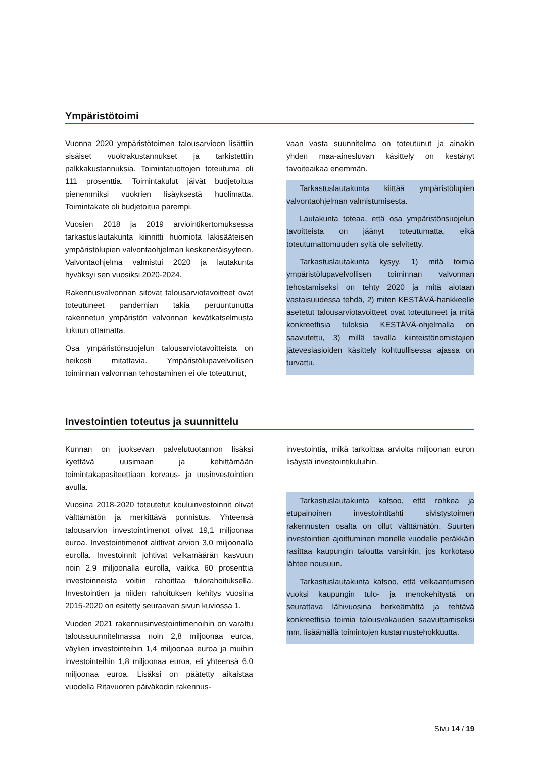Ympäristötoimi
Vuonna 2020 ympäristötoimen talousarvioon lisättiin sisäiset vuokrakustannukset ja tarkistettiin palkkakustannuksia. Toimintatuottojen toteutuma oli 111 prosenttia. Toimintakulut jäivät budjetoitua pienemmiksi vuokrien lisäyksestä huolimatta. Toimintakate oli budjetoitua parempi.
Vuosien 2018 ja 2019 arviointikertomuksessa tarkastuslautakunta kiinnitti huomiota lakisääteisen ympäristölupien valvontaohjelman keskeneräisyyteen. Valvontaohjelma valmistui 2020 ja lautakunta hyväksyi sen vuosiksi 2020-2024.
Rakennusvalvonnan sitovat talousarviotavoitteet ovat toteutuneet pandemian takia peruuntunutta rakennetun ympäristön valvonnan kevätkatselmusta lukuun ottamatta.
Osa ympäristönsuojelun talousarviotavoitteista on heikosti mitattavia. Ympäristölupavelvollisen toiminnan valvonnan tehostaminen ei ole toteutunut,
vaan vasta suunnitelma on toteutunut ja ainakin yhden maa-ainesluvan käsittely on kestänyt tavoiteaikaa enemmän.
Tarkastuslautakunta kiittää ympäristölupien valvontaohjelman valmistumisesta.
Lautakunta toteaa, että osa ympäristönsuojelun tavoitteista on jäänyt toteutumatta, eikä toteutumattomuuden syitä ole selvitetty.
Tarkastuslautakunta kysyy, 1) mitä toimia ympäristölupavelvollisen toiminnan valvonnan tehostamiseksi on tehty 2020 ja mitä aiotaan vastaisuudessa tehdä, 2) miten KESTÄVÄ-hankkeelle asetetut talousarviotavoitteet ovat toteutuneet ja mitä konkreettisia tuloksia KESTÄVÄ-ohjelmalla on saavutettu, 3) millä tavalla kiinteistönomistajien jätevesiasioiden käsittely kohtuullisessa ajassa on turvattu.
Investointien toteutus ja suunnittelu
Kunnan on juoksevan palvelutuotannon lisäksi kyettävä uusimaan ja kehittämään toimintakapasiteettiaan korvaus- ja uusinvestointien avulla.
Vuosina 2018-2020 toteutetut kouluinvestoinnit olivat välttämätön ja merkittävä ponnistus. Yhteensä talousarvion investointimenot olivat 19,1 miljoonaa euroa. Investointimenot alittivat arvion 3,0 miljoonalla eurolla. Investoinnit johtivat velkamäärän kasvuun noin 2,9 miljoonalla eurolla, vaikka 60 prosenttia investoinneista voitiin rahoittaa tulorahoituksella. Investointien ja niiden rahoituksen kehitys vuosina 2015-2020 on esitetty seuraavan sivun kuviossa 1.
Vuoden 2021 rakennusinvestointimenoihin on varattu taloussuunnitelmassa noin 2,8 miljoonaa euroa, väylien investointeihin 1,4 miljoonaa euroa ja muihin investointeihin 1,8 miljoonaa euroa, eli yhteensä 6,0 miljoonaa euroa. Lisäksi on päätetty aikaistaa vuodella Ritavuoren päiväkodin rakennus-
investointia, mikä tarkoittaa arviolta miljoonan euron lisäystä investointikuluihin.
Tarkastuslautakunta katsoo, että rohkea ja etupainoinen investointitahti sivistystoimen rakennusten osalta on ollut välttämätön. Suurten investointien ajoittuminen monelle vuodelle peräkkäin rasittaa kaupungin taloutta varsinkin, jos korkotaso lähtee nousuun.
Tarkastuslautakunta katsoo, että velkaantumisen vuoksi kaupungin tulo- ja menokehitystä on seurattava lähivuosina herkeämättä ja tehtävä konkreettisia toimia talousvakauden saavuttamiseksi mm. lisäämällä toimintojen kustannustehokkuutta.
Sivu 14 / 19